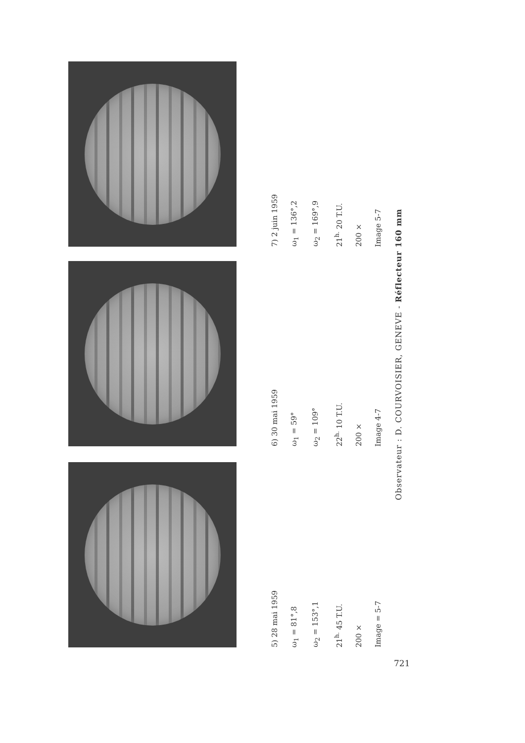Observateur : D. COURVOISIER, GENEVE - Réflecteur 160 mm
5) 28 mai 1959
ω<sub>1</sub> = 81°,8
ω<sub>2</sub> = 153°,1
21<sup>h.</sup> 45 T.U.
200 ×
Image = 5-7
6) 30 mai 1959
ω<sub>1</sub> = 59°
ω<sub>2</sub> = 109°
22<sup>h.</sup> 10 T.U.
200 ×
Image 4-7
7) 2 juin 1959
ω<sub>1</sub> = 136°,2
ω<sub>2</sub> = 169°,9
21<sup>h.</sup> 20 T.U.
200 ×
Image 5-7
721